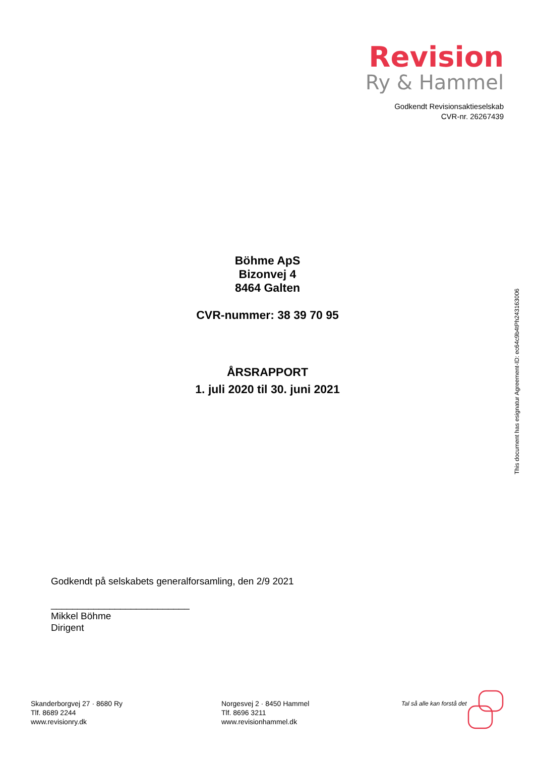Revision
Ry & Hammel
Godkendt Revisionsaktieselskab
CVR-nr. 26267439
Böhme ApS
Bizonvej 4
8464 Galten
CVR-nummer: 38 39 70 95
ÅRSRAPPORT
1. juli 2020 til 30. juni 2021
Godkendt på selskabets generalforsamling, den 2/9 2021
__________________________
Mikkel Böhme
Dirigent
This document has esignatur Agreement-ID: ec64c9b4tPh243163006
Skanderborgvej 27 · 8680 Ry
Tlf. 8689 2244
www.revisionry.dk
Norgesvej 2 · 8450 Hammel
Tlf. 8696 3211
www.revisionhammel.dk
Tal så alle kan forstå det